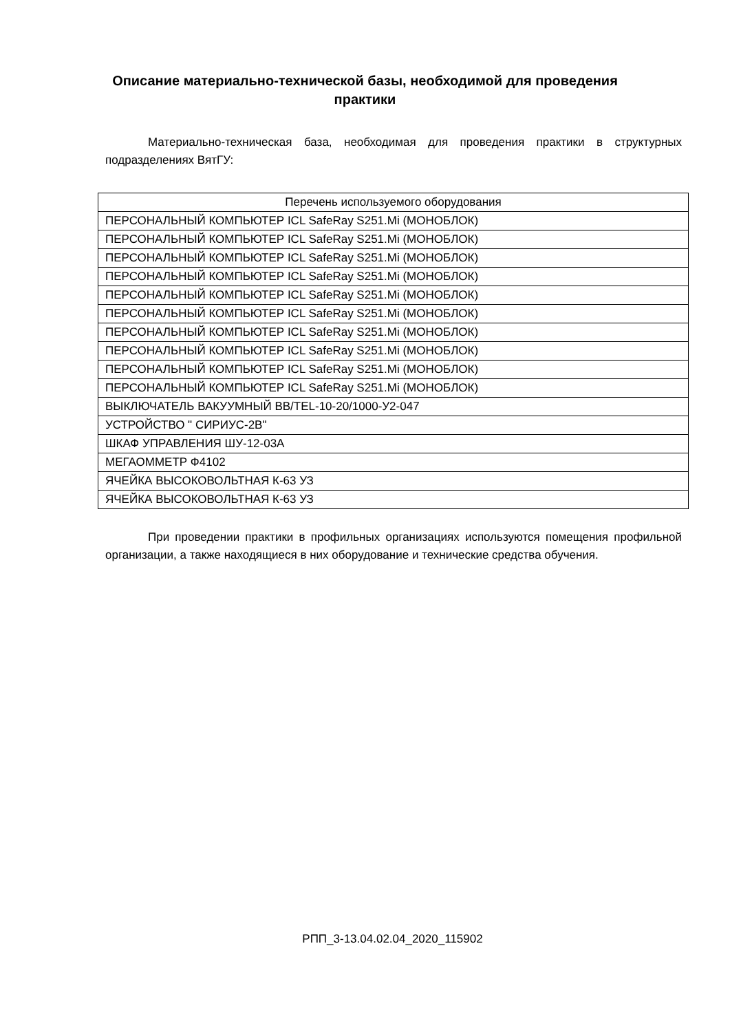Описание материально-технической базы, необходимой для проведения практики
Материально-техническая база, необходимая для проведения практики в структурных подразделениях ВятГУ:
| Перечень используемого оборудования |
| --- |
| ПЕРСОНАЛЬНЫЙ КОМПЬЮТЕР ICL SafeRay S251.Mi (МОНОБЛОК) |
| ПЕРСОНАЛЬНЫЙ КОМПЬЮТЕР ICL SafeRay S251.Mi (МОНОБЛОК) |
| ПЕРСОНАЛЬНЫЙ КОМПЬЮТЕР ICL SafeRay S251.Mi (МОНОБЛОК) |
| ПЕРСОНАЛЬНЫЙ КОМПЬЮТЕР ICL SafeRay S251.Mi (МОНОБЛОК) |
| ПЕРСОНАЛЬНЫЙ КОМПЬЮТЕР ICL SafeRay S251.Mi (МОНОБЛОК) |
| ПЕРСОНАЛЬНЫЙ КОМПЬЮТЕР ICL SafeRay S251.Mi (МОНОБЛОК) |
| ПЕРСОНАЛЬНЫЙ КОМПЬЮТЕР ICL SafeRay S251.Mi (МОНОБЛОК) |
| ПЕРСОНАЛЬНЫЙ КОМПЬЮТЕР ICL SafeRay S251.Mi (МОНОБЛОК) |
| ПЕРСОНАЛЬНЫЙ КОМПЬЮТЕР ICL SafeRay S251.Mi (МОНОБЛОК) |
| ПЕРСОНАЛЬНЫЙ КОМПЬЮТЕР ICL SafeRay S251.Mi (МОНОБЛОК) |
| ВЫКЛЮЧАТЕЛЬ ВАКУУМНЫЙ ВВ/TEL-10-20/1000-У2-047 |
| УСТРОЙСТВО " СИРИУС-2В" |
| ШКАФ УПРАВЛЕНИЯ ШУ-12-03А |
| МЕГАОММЕТР Ф4102 |
| ЯЧЕЙКА ВЫСОКОВОЛЬТНАЯ К-63 УЗ |
| ЯЧЕЙКА ВЫСОКОВОЛЬТНАЯ К-63 УЗ |
При проведении практики в профильных организациях используются помещения профильной организации, а также находящиеся в них оборудование и технические средства обучения.
РПП_3-13.04.02.04_2020_115902